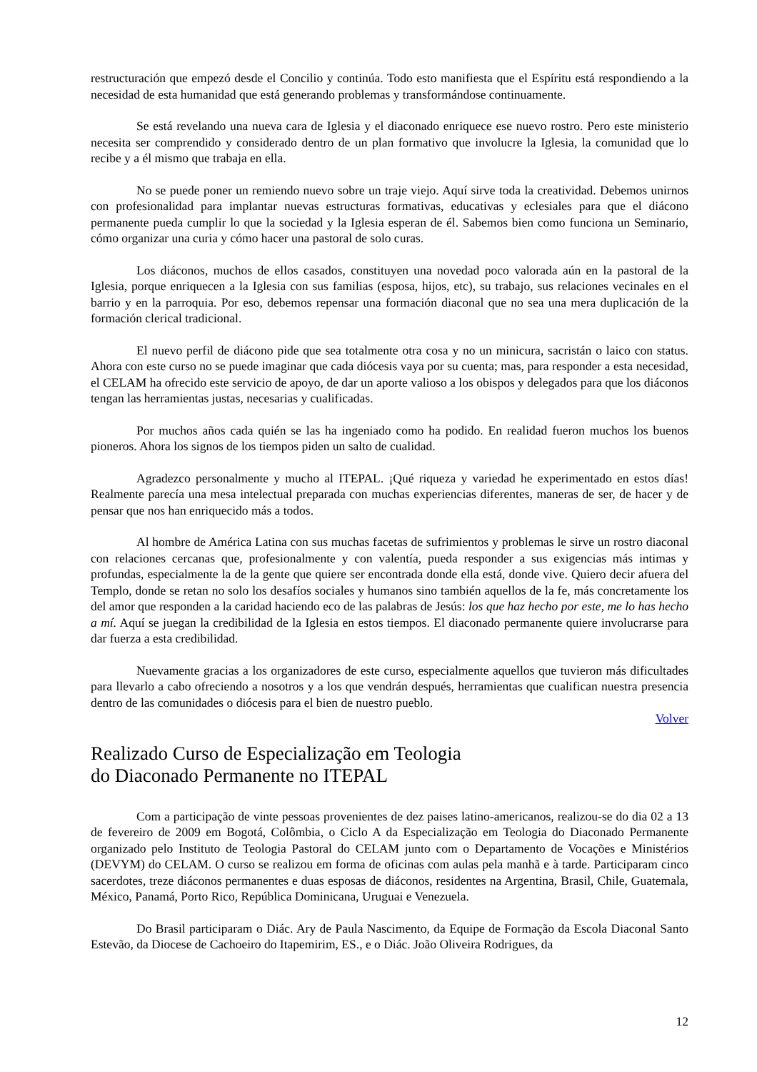restructuración que empezó desde el Concilio y continúa. Todo esto manifiesta que el Espíritu está respondiendo a la necesidad de esta humanidad que está generando problemas y transformándose continuamente.
Se está revelando una nueva cara de Iglesia y el diaconado enriquece ese nuevo rostro. Pero este ministerio necesita ser comprendido y considerado dentro de un plan formativo que involucre la Iglesia, la comunidad que lo recibe y a él mismo que trabaja en ella.
No se puede poner un remiendo nuevo sobre un traje viejo. Aquí sirve toda la creatividad. Debemos unirnos con profesionalidad para implantar nuevas estructuras formativas, educativas y eclesiales para que el diácono permanente pueda cumplir lo que la sociedad y la Iglesia esperan de él. Sabemos bien como funciona un Seminario, cómo organizar una curia y cómo hacer una pastoral de solo curas.
Los diáconos, muchos de ellos casados, constituyen una novedad poco valorada aún en la pastoral de la Iglesia, porque enriquecen a la Iglesia con sus familias (esposa, hijos, etc), su trabajo, sus relaciones vecinales en el barrio y en la parroquia. Por eso, debemos repensar una formación diaconal que no sea una mera duplicación de la formación clerical tradicional.
El nuevo perfil de diácono pide que sea totalmente otra cosa y no un minicura, sacristán o laico con status. Ahora con este curso no se puede imaginar que cada diócesis vaya por su cuenta; mas, para responder a esta necesidad, el CELAM ha ofrecido este servicio de apoyo, de dar un aporte valioso a los obispos y delegados para que los diáconos tengan las herramientas justas, necesarias y cualificadas.
Por muchos años cada quién se las ha ingeniado como ha podido. En realidad fueron muchos los buenos pioneros. Ahora los signos de los tiempos piden un salto de cualidad.
Agradezco personalmente y mucho al ITEPAL. ¡Qué riqueza y variedad he experimentado en estos días! Realmente parecía una mesa intelectual preparada con muchas experiencias diferentes, maneras de ser, de hacer y de pensar que nos han enriquecido más a todos.
Al hombre de América Latina con sus muchas facetas de sufrimientos y problemas le sirve un rostro diaconal con relaciones cercanas que, profesionalmente y con valentía, pueda responder a sus exigencias más intimas y profundas, especialmente la de la gente que quiere ser encontrada donde ella está, donde vive. Quiero decir afuera del Templo, donde se retan no solo los desafíos sociales y humanos sino también aquellos de la fe, más concretamente los del amor que responden a la caridad haciendo eco de las palabras de Jesús: los que haz hecho por este, me lo has hecho a mí. Aquí se juegan la credibilidad de la Iglesia en estos tiempos. El diaconado permanente quiere involucrarse para dar fuerza a esta credibilidad.
Nuevamente gracias a los organizadores de este curso, especialmente aquellos que tuvieron más dificultades para llevarlo a cabo ofreciendo a nosotros y a los que vendrán después, herramientas que cualifican nuestra presencia dentro de las comunidades o diócesis para el bien de nuestro pueblo.
Volver
Realizado Curso de Especialização em Teologia
do Diaconado Permanente no ITEPAL
Com a participação de vinte pessoas provenientes de dez paises latino-americanos, realizou-se do dia 02 a 13 de fevereiro de 2009 em Bogotá, Colômbia, o Ciclo A da Especialização em Teologia do Diaconado Permanente organizado pelo Instituto de Teologia Pastoral do CELAM junto com o Departamento de Vocações e Ministérios (DEVYM) do CELAM. O curso se realizou em forma de oficinas com aulas pela manhã e à tarde. Participaram cinco sacerdotes, treze diáconos permanentes e duas esposas de diáconos, residentes na Argentina, Brasil, Chile, Guatemala, México, Panamá, Porto Rico, República Dominicana, Uruguai e Venezuela.
Do Brasil participaram o Diác. Ary de Paula Nascimento, da Equipe de Formação da Escola Diaconal Santo Estevão, da Diocese de Cachoeiro do Itapemirim, ES., e o Diác. João Oliveira Rodrigues, da
12